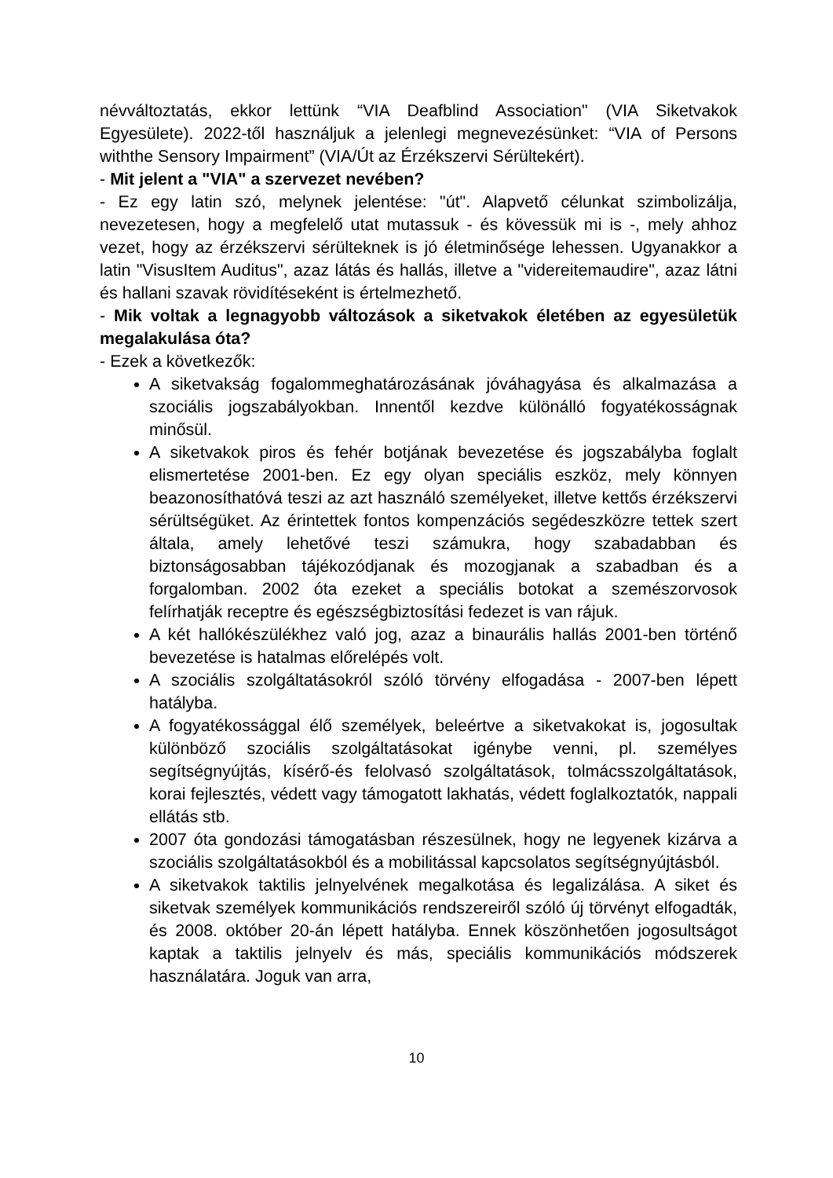névváltoztatás, ekkor lettünk “VIA Deafblind Association" (VIA Siketvakok Egyesülete). 2022-től használjuk a jelenlegi megnevezésünket: “VIA of Persons withthe Sensory Impairment” (VIA/Út az Érzékszervi Sérültekért).
- Mit jelent a "VIA" a szervezet nevében?
- Ez egy latin szó, melynek jelentése: "út". Alapvető célunkat szimbolizálja, nevezetesen, hogy a megfelelő utat mutassuk - és kövessük mi is -, mely ahhoz vezet, hogy az érzékszervi sérülteknek is jó életminősége lehessen. Ugyanakkor a latin "VisusItem Auditus", azaz látás és hallás, illetve a "videreitemaudire", azaz látni és hallani szavak rövidítéseként is értelmezhető.
- Mik voltak a legnagyobb változások a siketvakok életében az egyesületük megalakulása óta?
- Ezek a következők:
A siketvakság fogalommeghatározásának jóváhagyása és alkalmazása a szociális jogszabályokban. Innentől kezdve különálló fogyatékosságnak minősül.
A siketvakok piros és fehér botjának bevezetése és jogszabályba foglalt elismertetése 2001-ben. Ez egy olyan speciális eszköz, mely könnyen beazonosíthatóvá teszi az azt használó személyeket, illetve kettős érzékszervi sérültségüket. Az érintettek fontos kompenzációs segédeszközre tettek szert általa, amely lehetővé teszi számukra, hogy szabadabban és biztonságosabban tájékozódjanak és mozogjanak a szabadban és a forgalomban. 2002 óta ezeket a speciális botokat a szemészorvosok felírhatják receptre és egészségbiztosítási fedezet is van rájuk.
A két hallókészülékhez való jog, azaz a binaurális hallás 2001-ben történő bevezetése is hatalmas előrelépés volt.
A szociális szolgáltatásokról szóló törvény elfogadása - 2007-ben lépett hatályba.
A fogyatékossággal élő személyek, beleértve a siketvakokat is, jogosultak különböző szociális szolgáltatásokat igénybe venni, pl. személyes segítségnyújtás, kísérő-és felolvasó szolgáltatások, tolmácsszolgáltatások, korai fejlesztés, védett vagy támogatott lakhatás, védett foglalkoztatók, nappali ellátás stb.
2007 óta gondozási támogatásban részesülnek, hogy ne legyenek kizárva a szociális szolgáltatásokból és a mobilitással kapcsolatos segítségnyújtásból.
A siketvakok taktilis jelnyelvének megalkotása és legalizálása. A siket és siketvak személyek kommunikációs rendszereiről szóló új törvényt elfogadták, és 2008. október 20-án lépett hatályba. Ennek köszönhetően jogosultságot kaptak a taktilis jelnyelv és más, speciális kommunikációs módszerek használatára. Joguk van arra,
10